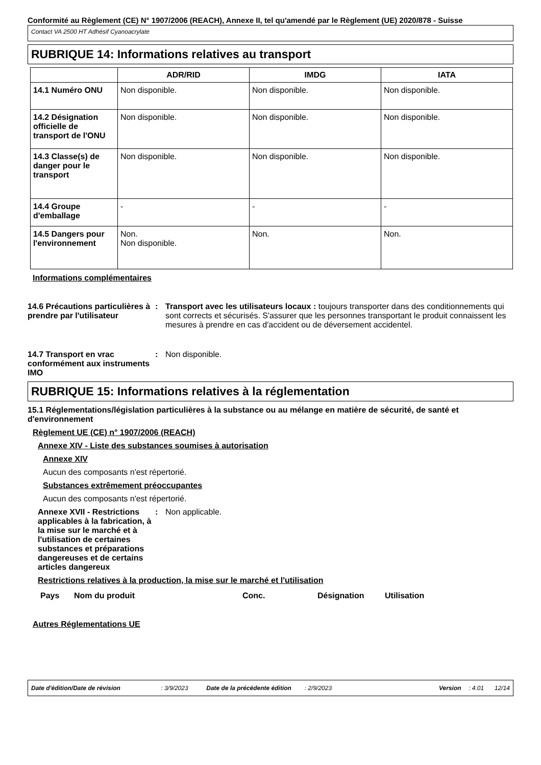Conformité au Règlement (CE) N° 1907/2006 (REACH), Annexe II, tel qu'amendé par le Règlement (UE) 2020/878 - Suisse
Contact VA 2500 HT Adhésif Cyanoacrylate
RUBRIQUE 14: Informations relatives au transport
| | ADR/RID | IMDG | IATA |
| --- | --- | --- | --- |
| 14.1 Numéro ONU | Non disponible. | Non disponible. | Non disponible. |
| 14.2 Désignation officielle de transport de l'ONU | Non disponible. | Non disponible. | Non disponible. |
| 14.3 Classe(s) de danger pour le transport | Non disponible. | Non disponible. | Non disponible. |
| 14.4 Groupe d'emballage | - | - | - |
| 14.5 Dangers pour l'environnement | Non. Non disponible. | Non. | Non. |
Informations complémentaires
14.6 Précautions particulières à prendre par l'utilisateur
: Transport avec les utilisateurs locaux : toujours transporter dans des conditionnements qui sont corrects et sécurisés. S'assurer que les personnes transportant le produit connaissent les mesures à prendre en cas d'accident ou de déversement accidentel.
14.7 Transport en vrac conformément aux instruments IMO
: Non disponible.
RUBRIQUE 15: Informations relatives à la réglementation
15.1 Réglementations/législation particulières à la substance ou au mélange en matière de sécurité, de santé et d'environnement
Règlement UE (CE) n° 1907/2006 (REACH)
Annexe XIV - Liste des substances soumises à autorisation
Annexe XIV
Aucun des composants n'est répertorié.
Substances extrêmement préoccupantes
Aucun des composants n'est répertorié.
Annexe XVII - Restrictions applicables à la fabrication, à la mise sur le marché et à l'utilisation de certaines substances et préparations dangereuses et de certains articles dangereux
: Non applicable.
Restrictions relatives à la production, la mise sur le marché et l'utilisation
Pays Nom du produit Conc. Désignation Utilisation
Autres Réglementations UE
Date d'édition/Date de révision: 3/9/2023 Date de la précédente édition: 2/9/2023 Version: 4.01 12/14